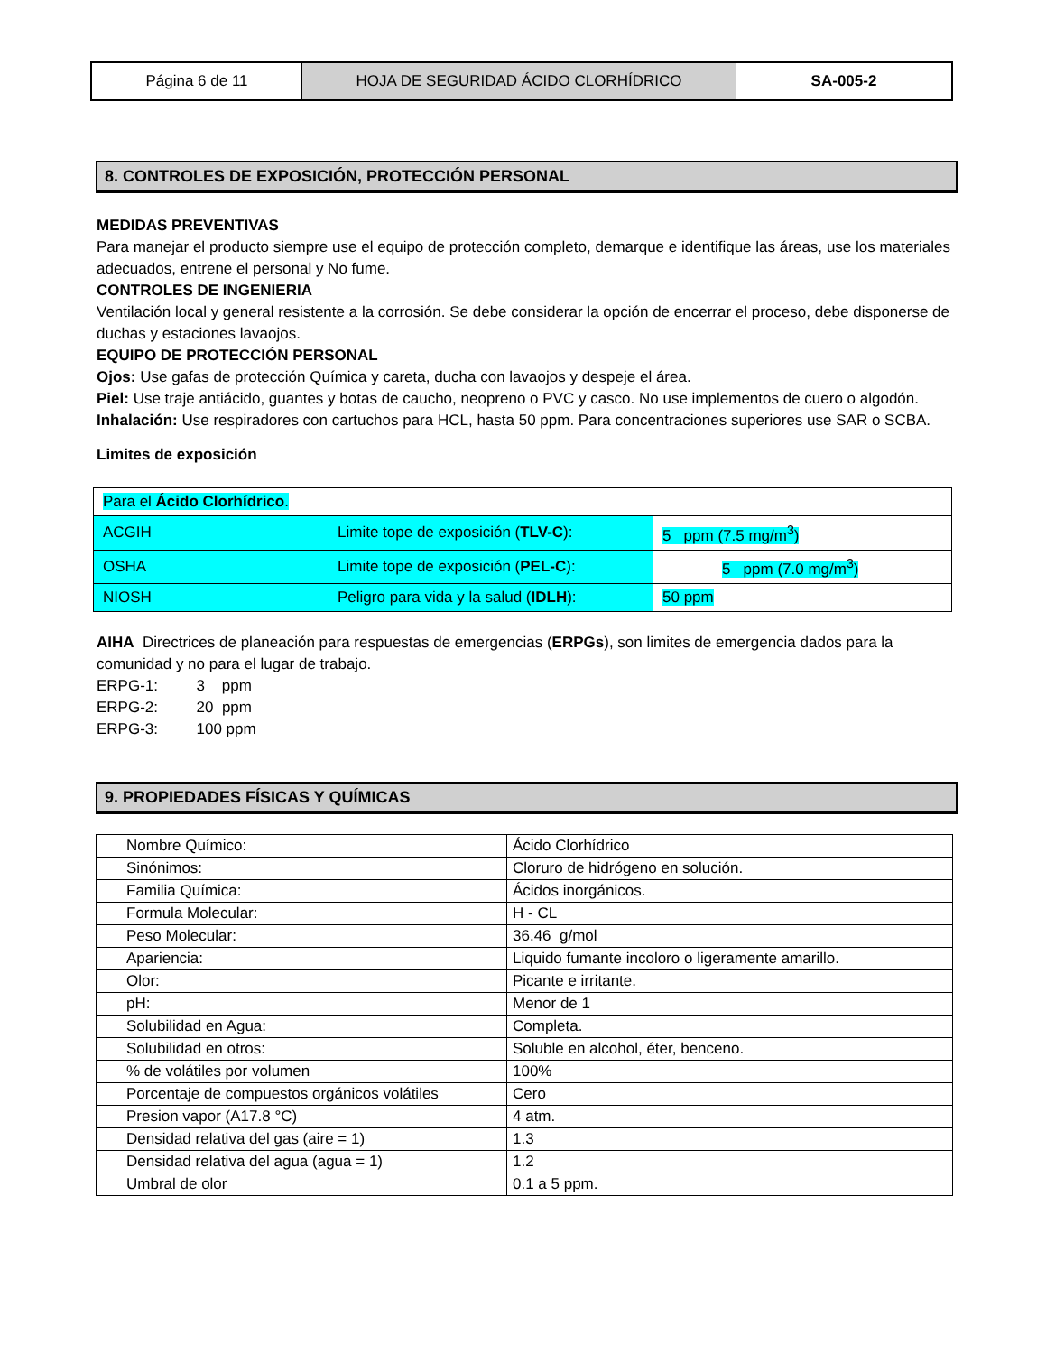| Página 6 de 11 | HOJA DE SEGURIDAD ÁCIDO CLORHÍDRICO | SA-005-2 |
8. CONTROLES DE EXPOSICIÓN, PROTECCIÓN PERSONAL
MEDIDAS PREVENTIVAS
Para manejar el producto siempre use el equipo de protección completo, demarque e identifique las áreas, use los materiales adecuados, entrene el personal y No fume.
CONTROLES DE INGENIERIA
Ventilación local y general resistente a la corrosión. Se debe considerar la opción de encerrar el proceso, debe disponerse de duchas y estaciones lavaojos.
EQUIPO DE PROTECCIÓN PERSONAL
Ojos: Use gafas de protección Química y careta, ducha con lavaojos y despeje el área.
Piel: Use traje antiácido, guantes y botas de caucho, neopreno o PVC y casco. No use implementos de cuero o algodón.
Inhalación: Use respiradores con cartuchos para HCL, hasta 50 ppm. Para concentraciones superiores use SAR o SCBA.
Limites de exposición
| Para el Ácido Clorhídrico . | | |
| ACGIH | Limite tope de exposición ( TLV-C ): | 5 ppm (7.5 mg/m<sup>3</sup>) |
| OSHA | Limite tope de exposición ( PEL-C ): | 5 ppm (7.0 mg/m<sup>3</sup>) |
| NIOSH | Peligro para vida y la salud ( IDLH ): | 50 ppm |
AIHA Directrices de planeación para respuestas de emergencias (ERPGs), son limites de emergencia dados para la comunidad y no para el lugar de trabajo.
ERPG-1: 3 ppm
ERPG-2: 20 ppm
ERPG-3: 100 ppm
9. PROPIEDADES FÍSICAS Y QUÍMICAS
| Nombre Químico: | Ácido Clorhídrico |
| Sinónimos: | Cloruro de hidrógeno en solución. |
| Familia Química: | Ácidos inorgánicos. |
| Formula Molecular: | H - CL |
| Peso Molecular: | 36.46 g/mol |
| Apariencia: | Liquido fumante incoloro o ligeramente amarillo. |
| Olor: | Picante e irritante. |
| pH: | Menor de 1 |
| Solubilidad en Agua: | Completa. |
| Solubilidad en otros: | Soluble en alcohol, éter, benceno. |
| % de volátiles por volumen | 100% |
| Porcentaje de compuestos orgánicos volátiles | Cero |
| Presion vapor (A17.8 °C) | 4 atm. |
| Densidad relativa del gas (aire = 1) | 1.3 |
| Densidad relativa del agua (agua = 1) | 1.2 |
| Umbral de olor | 0.1 a 5 ppm. |